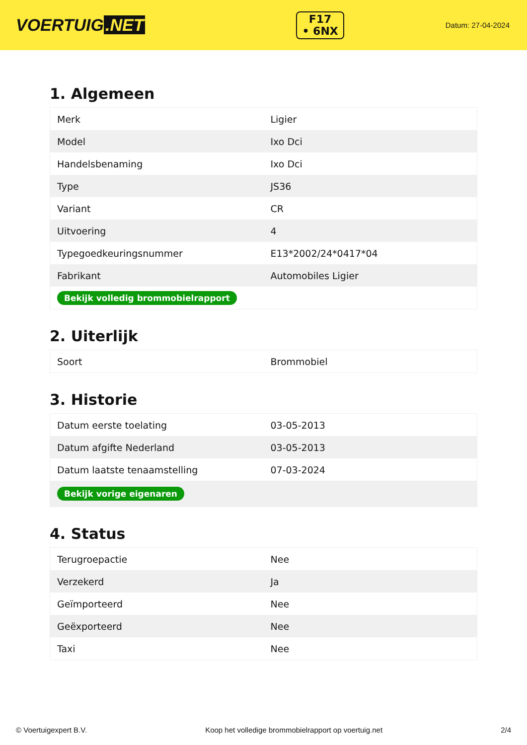VOERTUIG.NET
F17
• 6NX
Datum: 27-04-2024
1. Algemeen
| Merk | Ligier |
| Model | Ixo Dci |
| Handelsbenaming | Ixo Dci |
| Type | JS36 |
| Variant | CR |
| Uitvoering | 4 |
| Typegoedkeuringsnummer | E13*2002/24*0417*04 |
| Fabrikant | Automobiles Ligier |
| Bekijk volledig brommobielrapport | |
2. Uiterlijk
| Soort | Brommobiel |
3. Historie
| Datum eerste toelating | 03-05-2013 |
| Datum afgifte Nederland | 03-05-2013 |
| Datum laatste tenaamstelling | 07-03-2024 |
| Bekijk vorige eigenaren | |
4. Status
| Terugroepactie | Nee |
| Verzekerd | Ja |
| Geïmporteerd | Nee |
| Geëxporteerd | Nee |
| Taxi | Nee |
© Voertuigexpert B.V. Koop het volledige brommobielrapport op voertuig.net 2/4